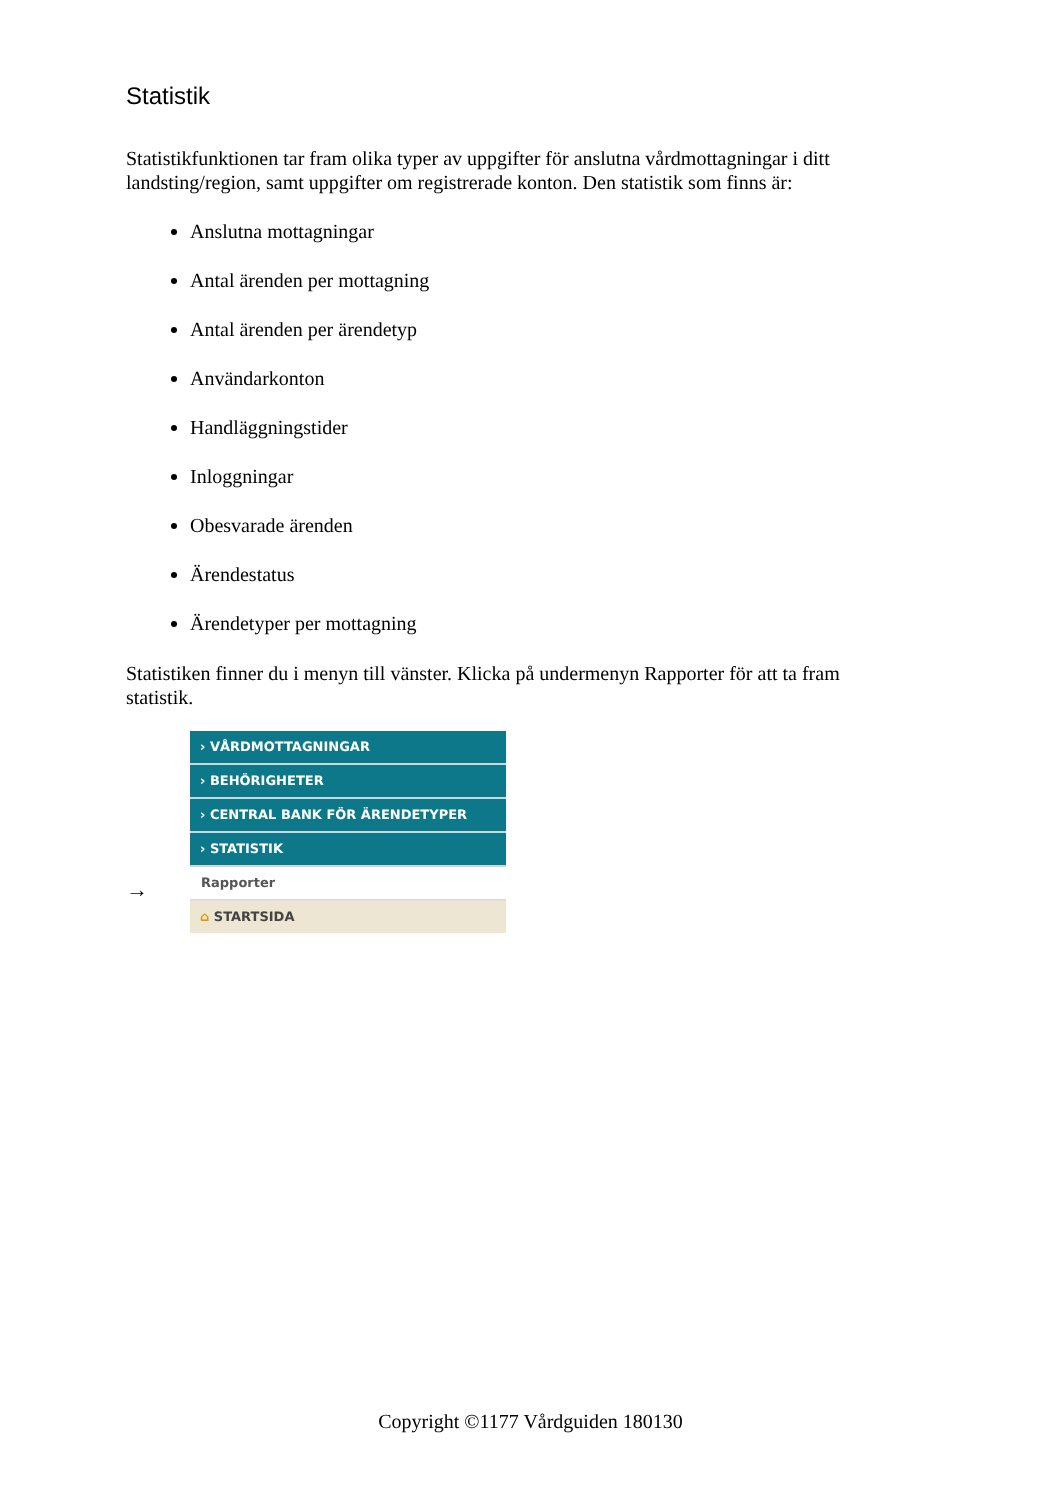Statistik
Statistikfunktionen tar fram olika typer av uppgifter för anslutna vårdmottagningar i ditt landsting/region, samt uppgifter om registrerade konton. Den statistik som finns är:
Anslutna mottagningar
Antal ärenden per mottagning
Antal ärenden per ärendetyp
Användarkonton
Handläggningstider
Inloggningar
Obesvarade ärenden
Ärendestatus
Ärendetyper per mottagning
Statistiken finner du i menyn till vänster. Klicka på undermenyn Rapporter för att ta fram statistik.
→
› VÅRDMOTTAGNINGAR
› BEHÖRIGHETER
› CENTRAL BANK FÖR ÄRENDETYPER
› STATISTIK
Rapporter
⌂ STARTSIDA
Copyright ©1177 Vårdguiden 180130